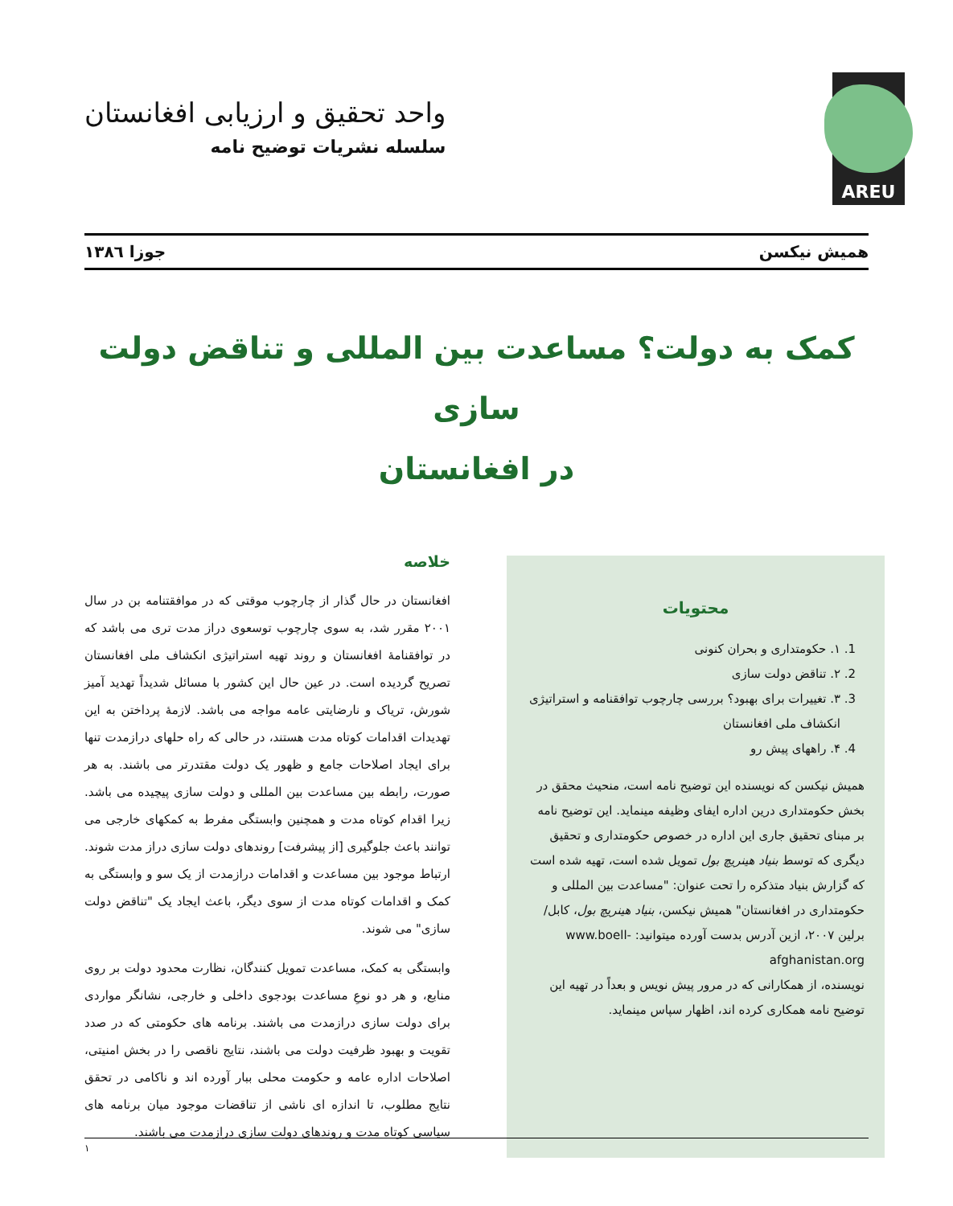AREU
واحد تحقیق و ارزیابی افغانستان
سلسله نشریات توضیح نامه
همیش نیکسن جوزا ۱۳۸٦
کمک به دولت؟ مساعدت بین المللی و تناقض دولت سازی
در افغانستان
محتویات
1. ۱. حکومتداری و بحران کنونی
2. ۲. تناقض دولت سازی
3. ۳. تغییرات برای بهبود؟ بررسی چارچوب توافقنامه و استراتیژی انکشاف ملی افغانستان
4. ۴. راههای پیش رو
همیش نیکسن که نویسنده این توضیح نامه است، منحیث محقق در بخش حکومتداری درین اداره ایفای وظیفه مینماید. این توضیح نامه بر مبنای تحقیق جاری این اداره در خصوص حکومتداری و تحقیق دیگری که توسط بنیاد هینریچ بول تمویل شده است، تهیه شده است که گزارش بنیاد متذکره را تحت عنوان: "مساعدت بین المللی و حکومتداری در افغانستان" همیش نیکسن، بنیاد هینریچ بول، کابل/برلین ۲۰۰۷، ازین آدرس بدست آورده میتوانید: www.boell-afghanistan.org
نویسنده، از همکارانی که در مرور پیش نویس و بعداً در تهیه این توضیح نامه همکاری کرده اند، اظهار سپاس مینماید.
خلاصه
افغانستان در حال گذار از چارچوب موقتی که در موافقتنامه بن در سال ۲۰۰۱ مقرر شد، به سوی چارچوب توسعوی دراز مدت تری می باشد که در توافقنامهٔ افغانستان و روند تهیه استراتیژی انکشاف ملی افغانستان تصریح گردیده است. در عین حال این کشور با مسائل شدیداً تهدید آمیز شورش، تریاک و نارضایتی عامه مواجه می باشد. لازمهٔ پرداختن به این تهدیدات اقدامات کوتاه مدت هستند، در حالی که راه حلهای درازمدت تنها برای ایجاد اصلاحات جامع و ظهور یک دولت مقتدرتر می باشند. به هر صورت، رابطه بین مساعدت بین المللی و دولت سازی پیچیده می باشد. زیرا اقدام کوتاه مدت و همچنین وابستگی مفرط به کمکهای خارجی می توانند باعث جلوگیری [از پیشرفت] روندهای دولت سازی دراز مدت شوند. ارتباط موجود بین مساعدت و اقدامات درازمدت از یک سو و وابستگی به کمک و اقدامات کوتاه مدت از سوی دیگر، باعث ایجاد یک "تناقض دولت سازی" می شوند.
وابستگی به کمک، مساعدت تمویل کنندگان، نظارت محدود دولت بر روی منابع، و هر دو نوعِ مساعدت بودجوی داخلی و خارجی، نشانگر مواردی برای دولت سازی درازمدت می باشند. برنامه های حکومتی که در صدد تقویت و بهبود ظرفیت دولت می باشند، نتایج ناقصی را در بخش امنیتی، اصلاحات اداره عامه و حکومت محلی ببار آورده اند و ناکامی در تحقق نتایج مطلوب، تا اندازه ای ناشی از تناقضات موجود میان برنامه های سیاسی کوتاه مدت و روندهای دولت سازی درازمدت می باشند.
۱